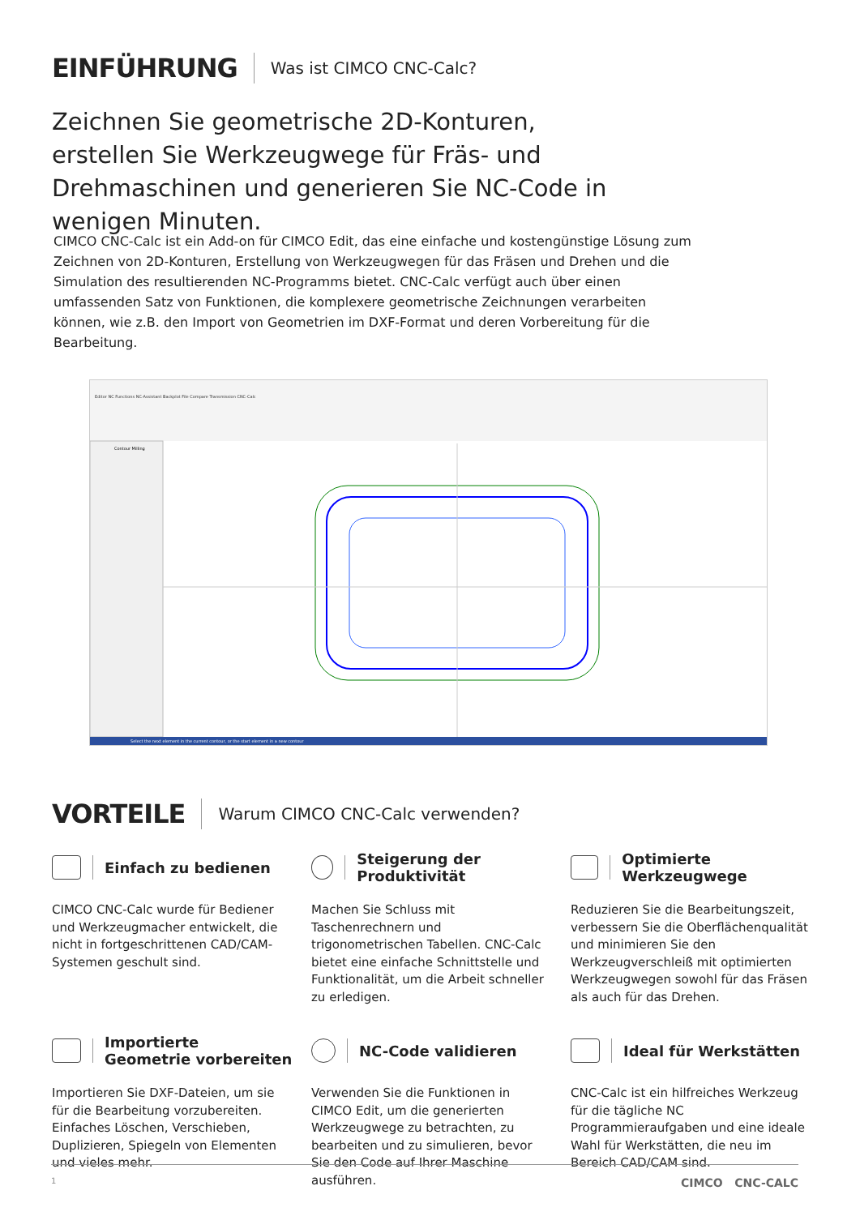EINFÜHRUNG
Was ist CIMCO CNC-Calc?
Zeichnen Sie geometrische 2D-Konturen, erstellen Sie Werkzeugwege für Fräs- und Drehmaschinen und generieren Sie NC-Code in wenigen Minuten.
CIMCO CNC-Calc ist ein Add-on für CIMCO Edit, das eine einfache und kostengünstige Lösung zum Zeichnen von 2D-Konturen, Erstellung von Werkzeugwegen für das Fräsen und Drehen und die Simulation des resultierenden NC-Programms bietet. CNC-Calc verfügt auch über einen umfassenden Satz von Funktionen, die komplexere geometrische Zeichnungen verarbeiten können, wie z.B. den Import von Geometrien im DXF-Format und deren Vorbereitung für die Bearbeitung.
Editor NC Functions NC-Assistant Backplot File Compare Transmission CNC-Calc
Contour Milling
Select the next element in the current contour, or the start element in a new contour
VORTEILE
Warum CIMCO CNC-Calc verwenden?
Einfach zu bedienen
CIMCO CNC-Calc wurde für Bediener und Werkzeugmacher entwickelt, die nicht in fortgeschrittenen CAD/CAM-Systemen geschult sind.
Steigerung der Produktivität
Machen Sie Schluss mit Taschenrechnern und trigonometrischen Tabellen. CNC-Calc bietet eine einfache Schnittstelle und Funktionalität, um die Arbeit schneller zu erledigen.
Optimierte Werkzeugwege
Reduzieren Sie die Bearbeitungszeit, verbessern Sie die Oberflächenqualität und minimieren Sie den Werkzeugverschleiß mit optimierten Werkzeugwegen sowohl für das Fräsen als auch für das Drehen.
Importierte
Geometrie vorbereiten
Importieren Sie DXF-Dateien, um sie für die Bearbeitung vorzubereiten. Einfaches Löschen, Verschieben, Duplizieren, Spiegeln von Elementen und vieles mehr.
NC-Code validieren
Verwenden Sie die Funktionen in CIMCO Edit, um die generierten Werkzeugwege zu betrachten, zu bearbeiten und zu simulieren, bevor Sie den Code auf Ihrer Maschine ausführen.
Ideal für Werkstätten
CNC-Calc ist ein hilfreiches Werkzeug für die tägliche NC Programmieraufgaben und eine ideale Wahl für Werkstätten, die neu im Bereich CAD/CAM sind.
1 CIMCO CNC-CALC